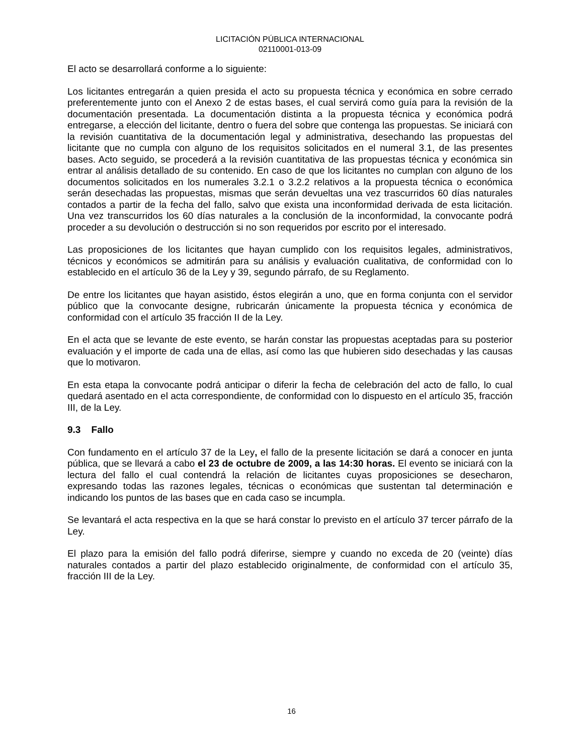LICITACIÓN PÚBLICA INTERNACIONAL
02110001-013-09
El acto se desarrollará conforme a lo siguiente:
Los licitantes entregarán a quien presida el acto su propuesta técnica y económica en sobre cerrado preferentemente junto con el Anexo 2 de estas bases, el cual servirá como guía para la revisión de la documentación presentada. La documentación distinta a la propuesta técnica y económica podrá entregarse, a elección del licitante, dentro o fuera del sobre que contenga las propuestas. Se iniciará con la revisión cuantitativa de la documentación legal y administrativa, desechando las propuestas del licitante que no cumpla con alguno de los requisitos solicitados en el numeral 3.1, de las presentes bases. Acto seguido, se procederá a la revisión cuantitativa de las propuestas técnica y económica sin entrar al análisis detallado de su contenido. En caso de que los licitantes no cumplan con alguno de los documentos solicitados en los numerales 3.2.1 o 3.2.2 relativos a la propuesta técnica o económica serán desechadas las propuestas, mismas que serán devueltas una vez trascurridos 60 días naturales contados a partir de la fecha del fallo, salvo que exista una inconformidad derivada de esta licitación. Una vez transcurridos los 60 días naturales a la conclusión de la inconformidad, la convocante podrá proceder a su devolución o destrucción si no son requeridos por escrito por el interesado.
Las proposiciones de los licitantes que hayan cumplido con los requisitos legales, administrativos, técnicos y económicos se admitirán para su análisis y evaluación cualitativa, de conformidad con lo establecido en el artículo 36 de la Ley y 39, segundo párrafo, de su Reglamento.
De entre los licitantes que hayan asistido, éstos elegirán a uno, que en forma conjunta con el servidor público que la convocante designe, rubricarán únicamente la propuesta técnica y económica de conformidad con el artículo 35 fracción II de la Ley.
En el acta que se levante de este evento, se harán constar las propuestas aceptadas para su posterior evaluación y el importe de cada una de ellas, así como las que hubieren sido desechadas y las causas que lo motivaron.
En esta etapa la convocante podrá anticipar o diferir la fecha de celebración del acto de fallo, lo cual quedará asentado en el acta correspondiente, de conformidad con lo dispuesto en el artículo 35, fracción III, de la Ley.
9.3 Fallo
Con fundamento en el artículo 37 de la Ley, el fallo de la presente licitación se dará a conocer en junta pública, que se llevará a cabo el 23 de octubre de 2009, a las 14:30 horas. El evento se iniciará con la lectura del fallo el cual contendrá la relación de licitantes cuyas proposiciones se desecharon, expresando todas las razones legales, técnicas o económicas que sustentan tal determinación e indicando los puntos de las bases que en cada caso se incumpla.
Se levantará el acta respectiva en la que se hará constar lo previsto en el artículo 37 tercer párrafo de la Ley.
El plazo para la emisión del fallo podrá diferirse, siempre y cuando no exceda de 20 (veinte) días naturales contados a partir del plazo establecido originalmente, de conformidad con el artículo 35, fracción III de la Ley.
16